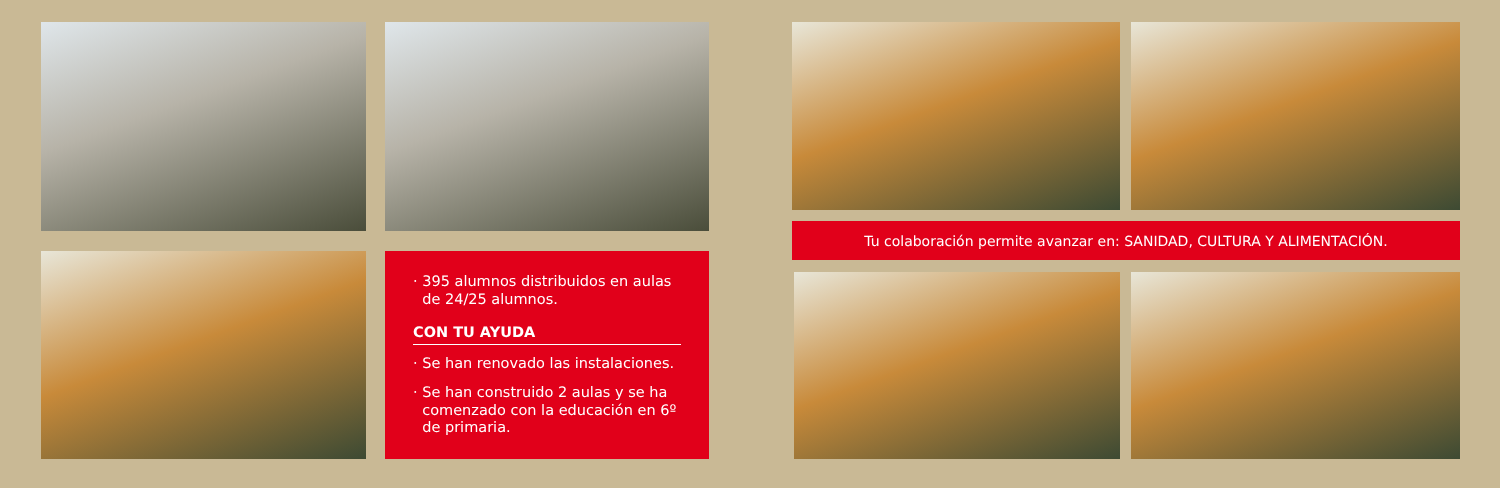· 395 alumnos distribuidos en aulas
de 24/25 alumnos.
CON TU AYUDA
· Se han renovado las instalaciones.
· Se han construido 2 aulas y se ha
comenzado con la educación en 6º
de primaria.
Tu colaboración permite avanzar en: SANIDAD, CULTURA Y ALIMENTACIÓN.